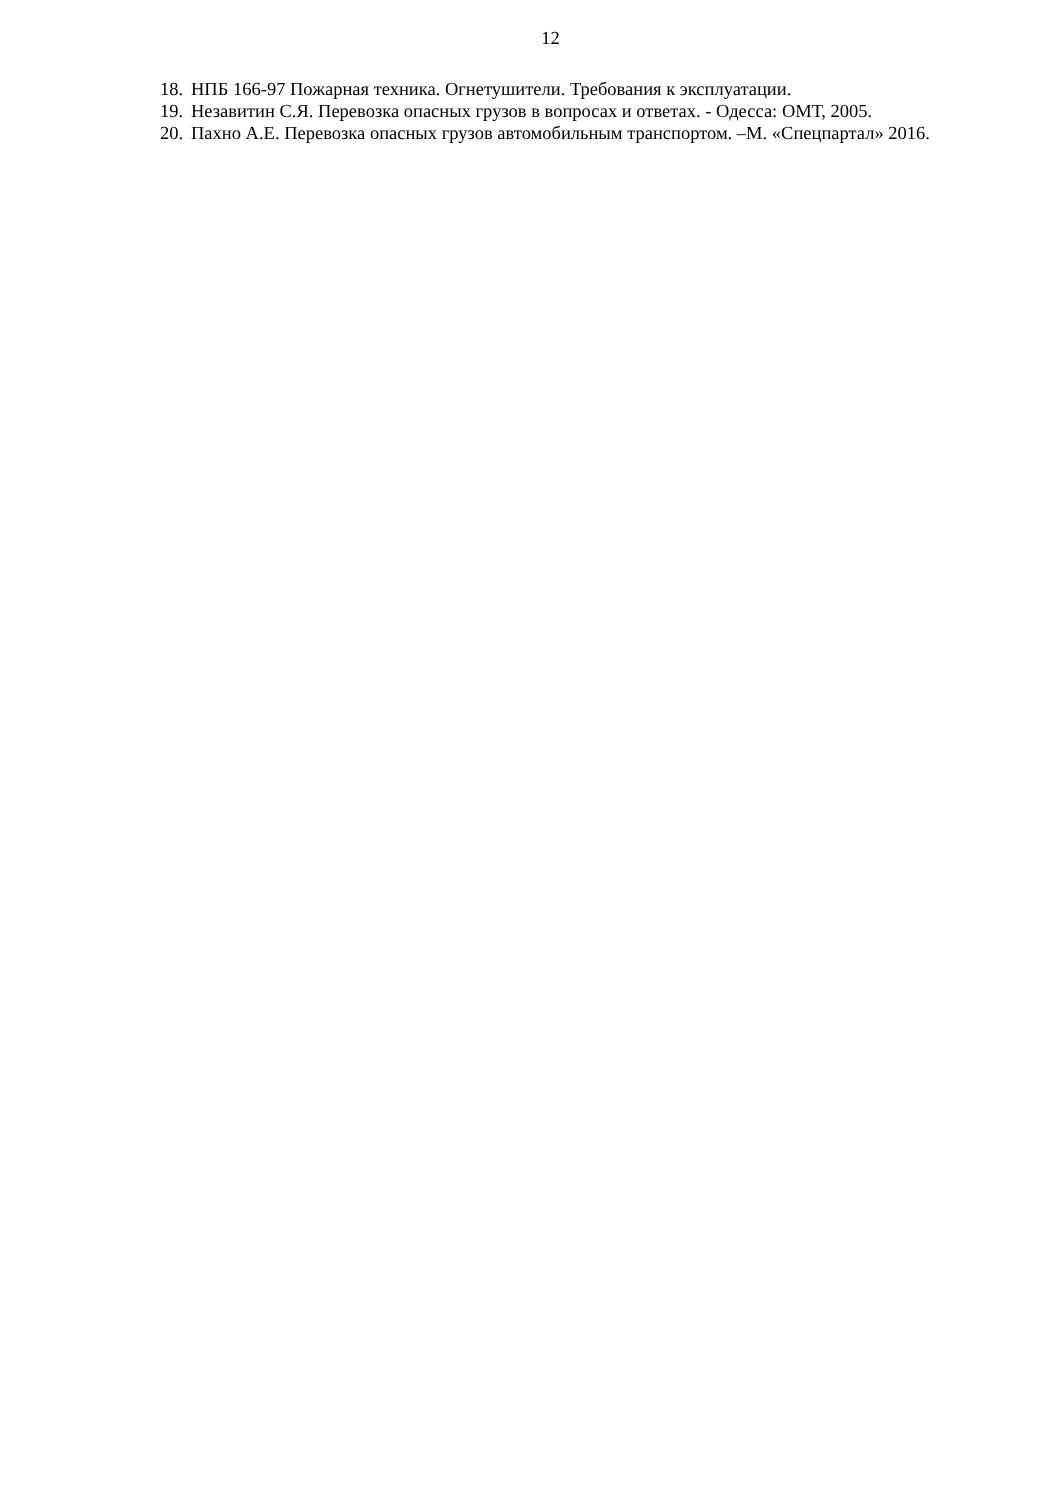12
18. НПБ 166-97 Пожарная техника. Огнетушители. Требования к эксплуатации.
19. Незавитин С.Я. Перевозка опасных грузов в вопросах и ответах. - Одесса: ОМТ, 2005.
20. Пахно А.Е. Перевозка опасных грузов автомобильным транспортом. –М. «Спецпартал» 2016.